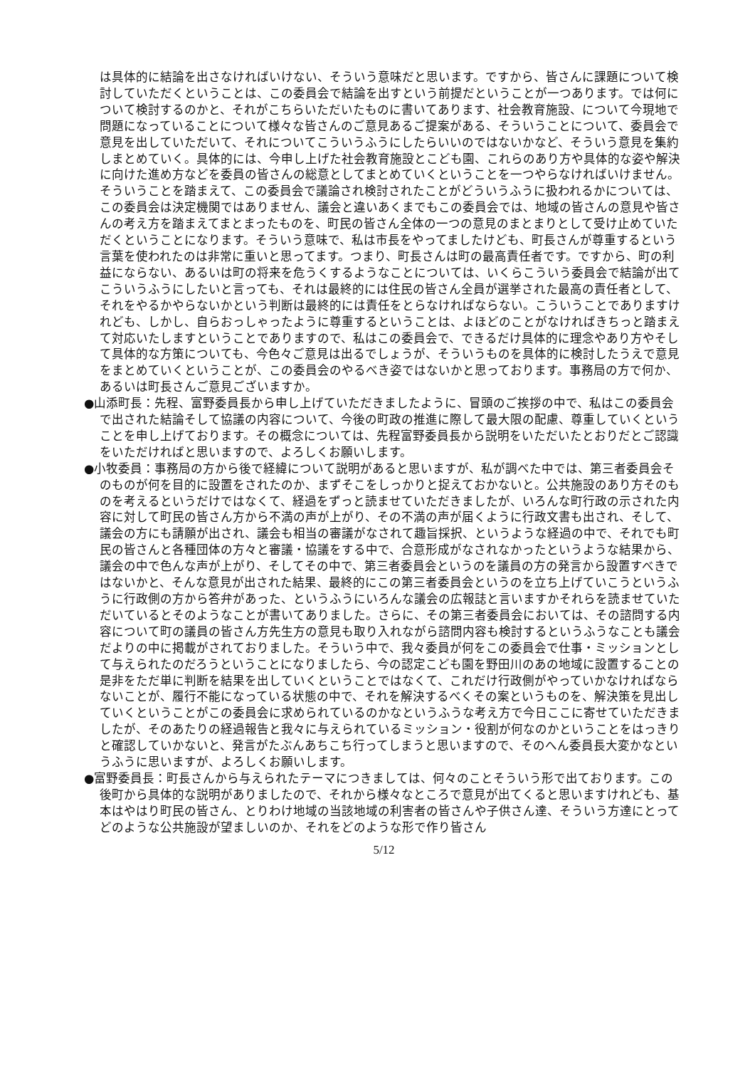は具体的に結論を出さなければいけない、そういう意味だと思います。ですから、皆さんに課題について検討していただくということは、この委員会で結論を出すという前提だということが一つあります。では何について検討するのかと、それがこちらいただいたものに書いてあります、社会教育施設、について今現地で問題になっていることについて様々な皆さんのご意見あるご提案がある、そういうことについて、委員会で意見を出していただいて、それについてこういうふうにしたらいいのではないかなど、そういう意見を集約しまとめていく。具体的には、今申し上げた社会教育施設とこども園、これらのあり方や具体的な姿や解決に向けた進め方などを委員の皆さんの総意としてまとめていくということを一つやらなければいけません。そういうことを踏まえて、この委員会で議論され検討されたことがどういうふうに扱われるかについては、この委員会は決定機関ではありません、議会と違いあくまでもこの委員会では、地域の皆さんの意見や皆さんの考え方を踏まえてまとまったものを、町民の皆さん全体の一つの意見のまとまりとして受け止めていただくということになります。そういう意味で、私は市長をやってましたけども、町長さんが尊重するという言葉を使われたのは非常に重いと思ってます。つまり、町長さんは町の最高責任者です。ですから、町の利益にならない、あるいは町の将来を危うくするようなことについては、いくらこういう委員会で結論が出てこういうふうにしたいと言っても、それは最終的には住民の皆さん全員が選挙された最高の責任者として、それをやるかやらないかという判断は最終的には責任をとらなければならない。こういうことでありますけれども、しかし、自らおっしゃったように尊重するということは、よほどのことがなければきちっと踏まえて対応いたしますということでありますので、私はこの委員会で、できるだけ具体的に理念やあり方やそして具体的な方策についても、今色々ご意見は出るでしょうが、そういうものを具体的に検討したうえで意見をまとめていくということが、この委員会のやるべき姿ではないかと思っております。事務局の方で何か、あるいは町長さんご意見ございますか。
●山添町長：先程、富野委員長から申し上げていただきましたように、冒頭のご挨拶の中で、私はこの委員会で出された結論そして協議の内容について、今後の町政の推進に際して最大限の配慮、尊重していくということを申し上げております。その概念については、先程富野委員長から説明をいただいたとおりだとご認識をいただければと思いますので、よろしくお願いします。
●小牧委員：事務局の方から後で経緯について説明があると思いますが、私が調べた中では、第三者委員会そのものが何を目的に設置をされたのか、まずそこをしっかりと捉えておかないと。公共施設のあり方そのものを考えるというだけではなくて、経過をずっと読ませていただきましたが、いろんな町行政の示された内容に対して町民の皆さん方から不満の声が上がり、その不満の声が届くように行政文書も出され、そして、議会の方にも請願が出され、議会も相当の審議がなされて趣旨採択、というような経過の中で、それでも町民の皆さんと各種団体の方々と審議・協議をする中で、合意形成がなされなかったというような結果から、議会の中で色んな声が上がり、そしてその中で、第三者委員会というのを議員の方の発言から設置すべきではないかと、そんな意見が出された結果、最終的にこの第三者委員会というのを立ち上げていこうというふうに行政側の方から答弁があった、というふうにいろんな議会の広報誌と言いますかそれらを読ませていただいているとそのようなことが書いてありました。さらに、その第三者委員会においては、その諮問する内容について町の議員の皆さん方先生方の意見も取り入れながら諮問内容も検討するというふうなことも議会だよりの中に掲載がされておりました。そういう中で、我々委員が何をこの委員会で仕事・ミッションとして与えられたのだろうということになりましたら、今の認定こども園を野田川のあの地域に設置することの是非をただ単に判断を結果を出していくということではなくて、これだけ行政側がやっていかなければならないことが、履行不能になっている状態の中で、それを解決するべくその案というものを、解決策を見出していくということがこの委員会に求められているのかなというふうな考え方で今日ここに寄せていただきましたが、そのあたりの経過報告と我々に与えられているミッション・役割が何なのかということをはっきりと確認していかないと、発言がたぶんあちこち行ってしまうと思いますので、そのへん委員長大変かなというふうに思いますが、よろしくお願いします。
●富野委員長：町長さんから与えられたテーマにつきましては、何々のことそういう形で出ております。この後町から具体的な説明がありましたので、それから様々なところで意見が出てくると思いますけれども、基本はやはり町民の皆さん、とりわけ地域の当該地域の利害者の皆さんや子供さん達、そういう方達にとってどのような公共施設が望ましいのか、それをどのような形で作り皆さん
5/12